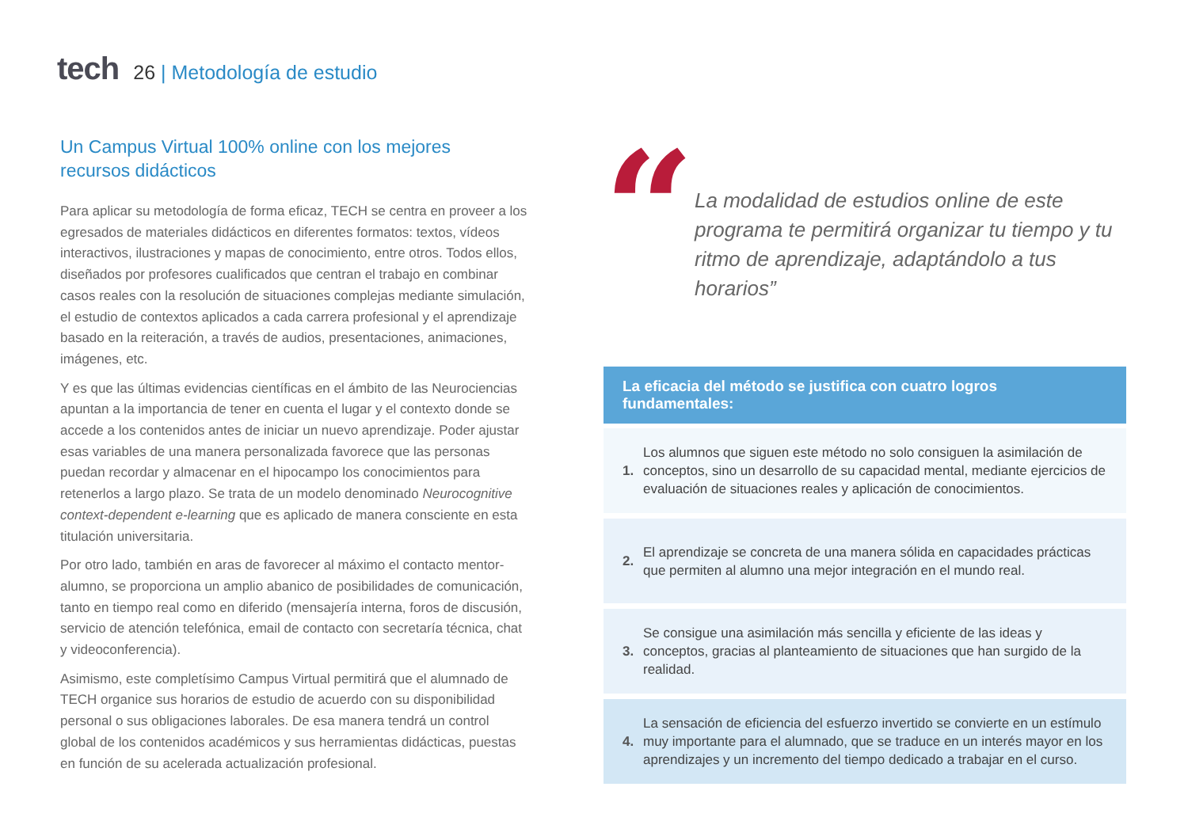tech
26 | Metodología de estudio
Un Campus Virtual 100% online con los mejores
recursos didácticos
Para aplicar su metodología de forma eficaz, TECH se centra en proveer a los egresados de materiales didácticos en diferentes formatos: textos, vídeos interactivos, ilustraciones y mapas de conocimiento, entre otros. Todos ellos, diseñados por profesores cualificados que centran el trabajo en combinar casos reales con la resolución de situaciones complejas mediante simulación, el estudio de contextos aplicados a cada carrera profesional y el aprendizaje basado en la reiteración, a través de audios, presentaciones, animaciones, imágenes, etc.
Y es que las últimas evidencias científicas en el ámbito de las Neurociencias apuntan a la importancia de tener en cuenta el lugar y el contexto donde se accede a los contenidos antes de iniciar un nuevo aprendizaje. Poder ajustar esas variables de una manera personalizada favorece que las personas puedan recordar y almacenar en el hipocampo los conocimientos para retenerlos a largo plazo. Se trata de un modelo denominado Neurocognitive context-dependent e-learning que es aplicado de manera consciente en esta titulación universitaria.
Por otro lado, también en aras de favorecer al máximo el contacto mentor-alumno, se proporciona un amplio abanico de posibilidades de comunicación, tanto en tiempo real como en diferido (mensajería interna, foros de discusión, servicio de atención telefónica, email de contacto con secretaría técnica, chat y videoconferencia).
Asimismo, este completísimo Campus Virtual permitirá que el alumnado de TECH organice sus horarios de estudio de acuerdo con su disponibilidad personal o sus obligaciones laborales. De esa manera tendrá un control global de los contenidos académicos y sus herramientas didácticas, puestas en función de su acelerada actualización profesional.
“
La modalidad de estudios online de este programa te permitirá organizar tu tiempo y tu ritmo de aprendizaje, adaptándolo a tus horarios”
La eficacia del método se justifica con cuatro logros fundamentales:
1. Los alumnos que siguen este método no solo consiguen la asimilación de conceptos, sino un desarrollo de su capacidad mental, mediante ejercicios de evaluación de situaciones reales y aplicación de conocimientos.
2. El aprendizaje se concreta de una manera sólida en capacidades prácticas que permiten al alumno una mejor integración en el mundo real.
3. Se consigue una asimilación más sencilla y eficiente de las ideas y conceptos, gracias al planteamiento de situaciones que han surgido de la realidad.
4. La sensación de eficiencia del esfuerzo invertido se convierte en un estímulo muy importante para el alumnado, que se traduce en un interés mayor en los aprendizajes y un incremento del tiempo dedicado a trabajar en el curso.